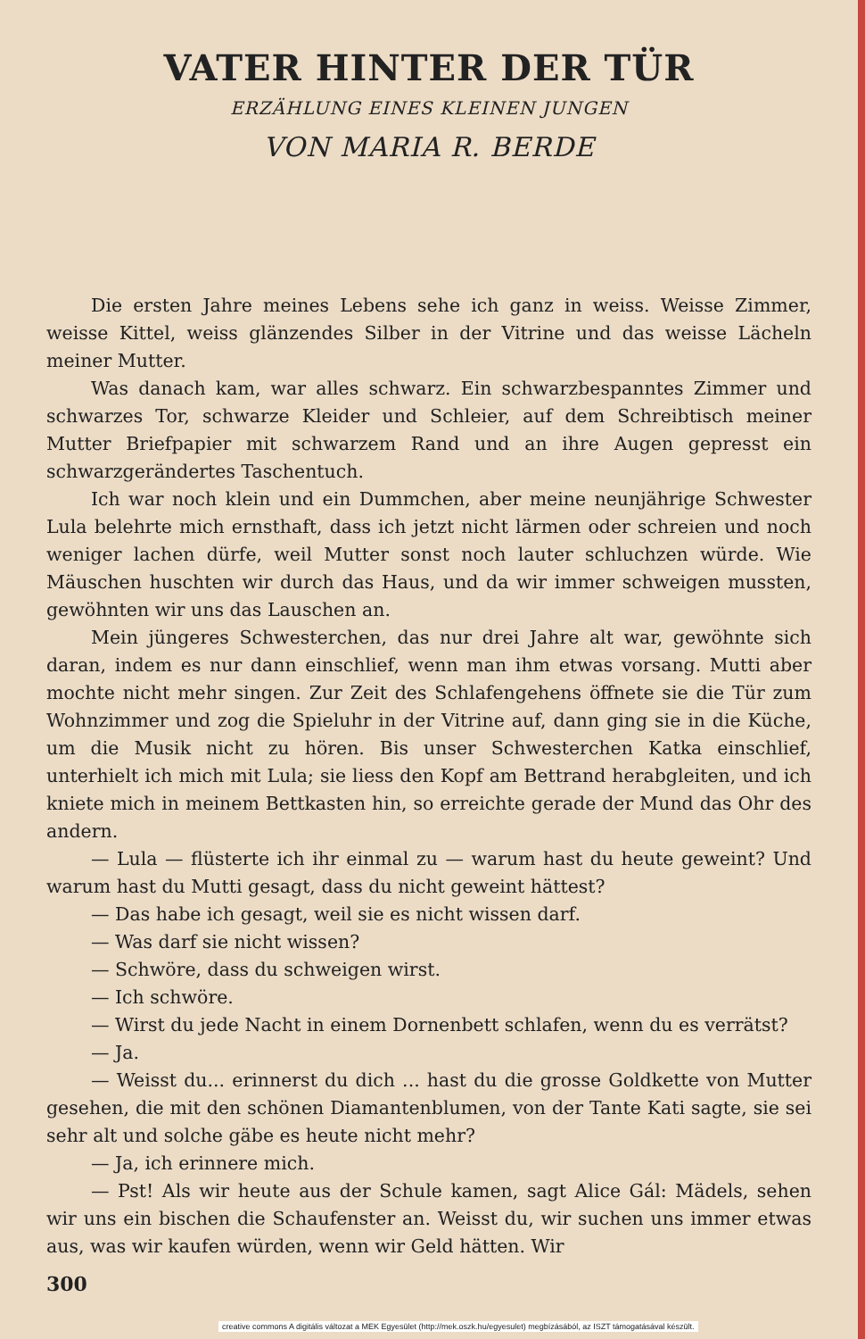VATER HINTER DER TÜR
ERZÄHLUNG EINES KLEINEN JUNGEN
VON MARIA R. BERDE
Die ersten Jahre meines Lebens sehe ich ganz in weiss. Weisse Zimmer, weisse Kittel, weiss glänzendes Silber in der Vitrine und das weisse Lächeln meiner Mutter.
Was danach kam, war alles schwarz. Ein schwarzbespanntes Zimmer und schwarzes Tor, schwarze Kleider und Schleier, auf dem Schreibtisch meiner Mutter Briefpapier mit schwarzem Rand und an ihre Augen gepresst ein schwarzgerändertes Taschentuch.
Ich war noch klein und ein Dummchen, aber meine neunjährige Schwester Lula belehrte mich ernsthaft, dass ich jetzt nicht lärmen oder schreien und noch weniger lachen dürfe, weil Mutter sonst noch lauter schluchzen würde. Wie Mäuschen huschten wir durch das Haus, und da wir immer schweigen mussten, gewöhnten wir uns das Lauschen an.
Mein jüngeres Schwesterchen, das nur drei Jahre alt war, gewöhnte sich daran, indem es nur dann einschlief, wenn man ihm etwas vorsang. Mutti aber mochte nicht mehr singen. Zur Zeit des Schlafengehens öffnete sie die Tür zum Wohnzimmer und zog die Spieluhr in der Vitrine auf, dann ging sie in die Küche, um die Musik nicht zu hören. Bis unser Schwesterchen Katka einschlief, unterhielt ich mich mit Lula; sie liess den Kopf am Bettrand herabgleiten, und ich kniete mich in meinem Bettkasten hin, so erreichte gerade der Mund das Ohr des andern.
— Lula — flüsterte ich ihr einmal zu — warum hast du heute geweint? Und warum hast du Mutti gesagt, dass du nicht geweint hättest?
— Das habe ich gesagt, weil sie es nicht wissen darf.
— Was darf sie nicht wissen?
— Schwöre, dass du schweigen wirst.
— Ich schwöre.
— Wirst du jede Nacht in einem Dornenbett schlafen, wenn du es verrätst?
— Ja.
— Weisst du... erinnerst du dich ... hast du die grosse Goldkette von Mutter gesehen, die mit den schönen Diamantenblumen, von der Tante Kati sagte, sie sei sehr alt und solche gäbe es heute nicht mehr?
— Ja, ich erinnere mich.
— Pst! Als wir heute aus der Schule kamen, sagt Alice Gál: Mädels, sehen wir uns ein bischen die Schaufenster an. Weisst du, wir suchen uns immer etwas aus, was wir kaufen würden, wenn wir Geld hätten. Wir
300
creative commons A digitális változat a MEK Egyesület (http://mek.oszk.hu/egyesulet) megbízásából, az ISZT támogatásával készült.